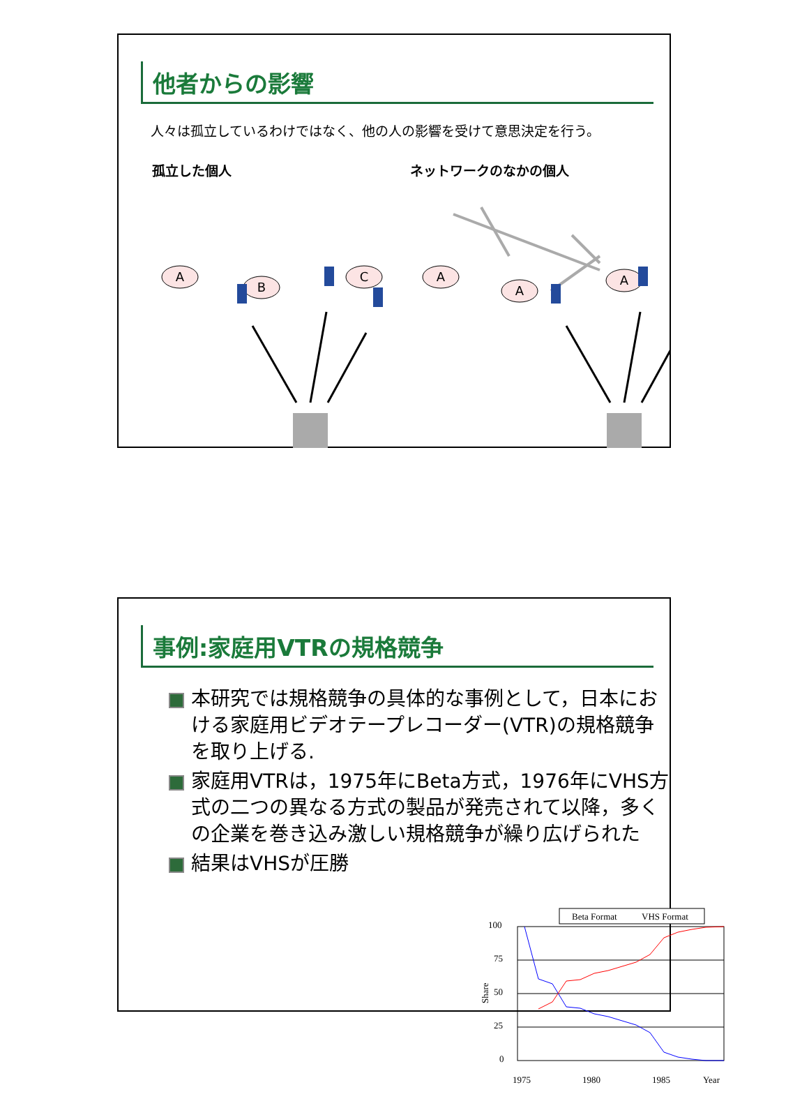他者からの影響
人々は孤立しているわけではなく、他の人の影響を受けて意思決定を行う。
孤立した個人 ネットワークのなかの個人
A
B
C
A
A
A
事例:家庭用VTRの規格競争
本研究では規格競争の具体的な事例として，日本における家庭用ビデオテープレコーダー(VTR)の規格競争を取り上げる.
家庭用VTRは，1975年にBeta方式，1976年にVHS方式の二つの異なる方式の製品が発売されて以降，多くの企業を巻き込み激しい規格競争が繰り広げられた
結果はVHSが圧勝
Beta Format
VHS Format
100
75
50
25
0
1975
1980
1985
Year
Share